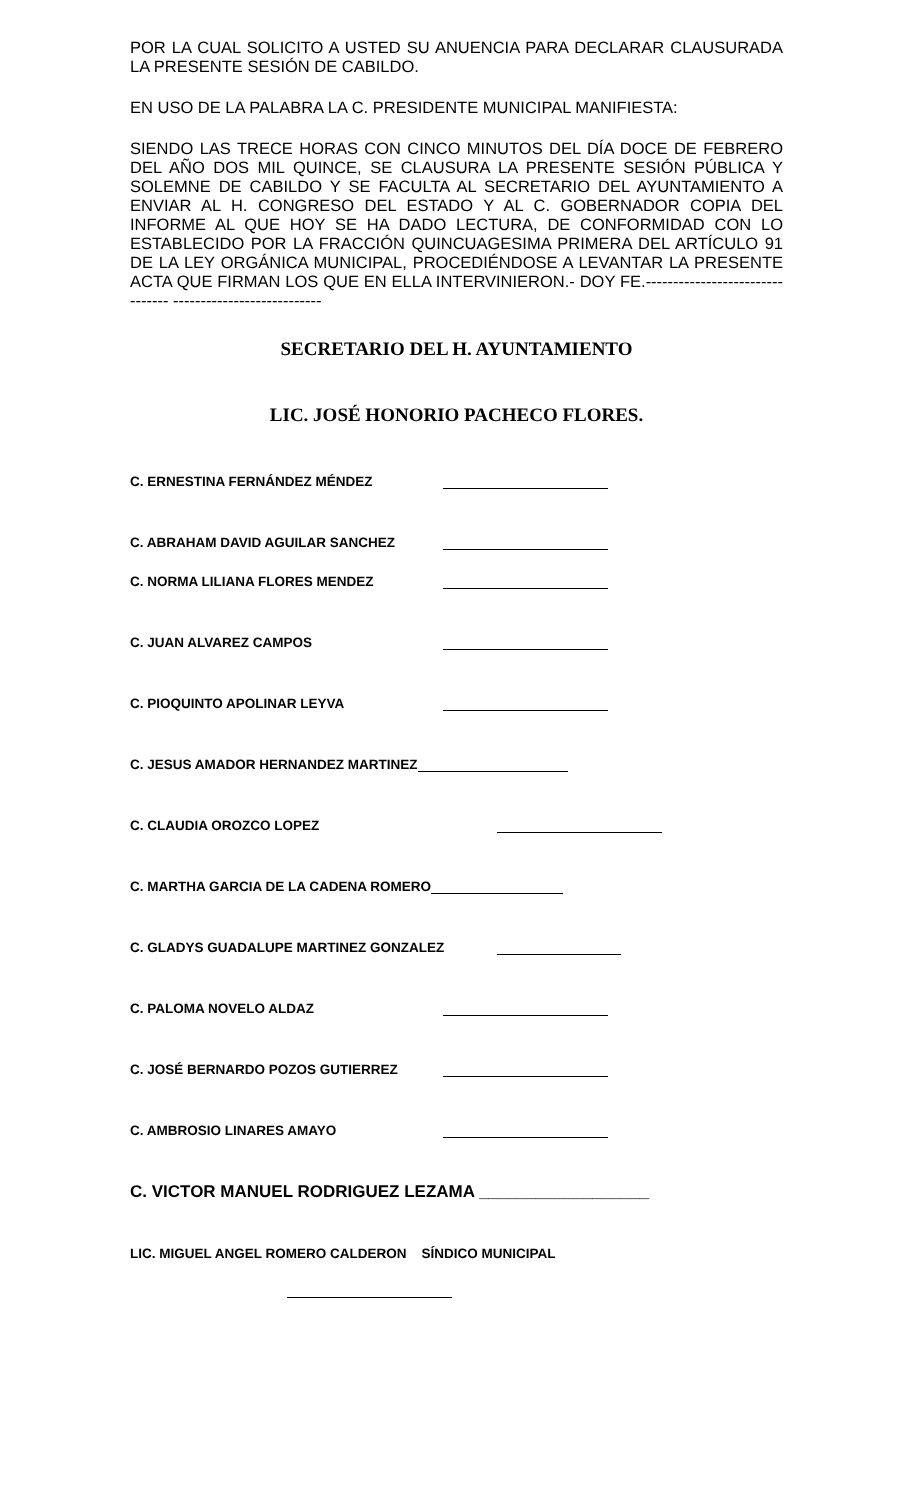POR LA CUAL SOLICITO A USTED SU ANUENCIA PARA DECLARAR CLAUSURADA LA PRESENTE SESIÓN DE CABILDO.
EN USO DE LA PALABRA LA C. PRESIDENTE MUNICIPAL MANIFIESTA:
SIENDO LAS TRECE HORAS CON CINCO MINUTOS DEL DÍA DOCE DE FEBRERO DEL AÑO DOS MIL QUINCE, SE CLAUSURA LA PRESENTE SESIÓN PÚBLICA Y SOLEMNE DE CABILDO Y SE FACULTA AL SECRETARIO DEL AYUNTAMIENTO A ENVIAR AL H. CONGRESO DEL ESTADO Y AL C. GOBERNADOR COPIA DEL INFORME AL QUE HOY SE HA DADO LECTURA, DE CONFORMIDAD CON LO ESTABLECIDO POR LA FRACCIÓN QUINCUAGESIMA PRIMERA DEL ARTÍCULO 91 DE LA LEY ORGÁNICA MUNICIPAL, PROCEDIÉNDOSE A LEVANTAR LA PRESENTE ACTA QUE FIRMAN LOS QUE EN ELLA INTERVINIERON.- DOY FE.-------------------------------- ---------------------------
SECRETARIO DEL H. AYUNTAMIENTO
LIC. JOSÉ HONORIO PACHECO FLORES.
C. ERNESTINA FERNÁNDEZ MÉNDEZ
C. ABRAHAM DAVID AGUILAR SANCHEZ
C. NORMA LILIANA FLORES MENDEZ
C. JUAN ALVAREZ CAMPOS
C. PIOQUINTO APOLINAR LEYVA
C. JESUS AMADOR HERNANDEZ MARTINEZ
C. CLAUDIA OROZCO LOPEZ
C. MARTHA GARCIA DE LA CADENA ROMERO
C. GLADYS GUADALUPE MARTINEZ GONZALEZ
C. PALOMA NOVELO ALDAZ
C. JOSÉ BERNARDO POZOS GUTIERREZ
C. AMBROSIO LINARES AMAYO
C. VICTOR MANUEL RODRIGUEZ LEZAMA __________________
LIC. MIGUEL ANGEL ROMERO CALDERON SÍNDICO MUNICIPAL